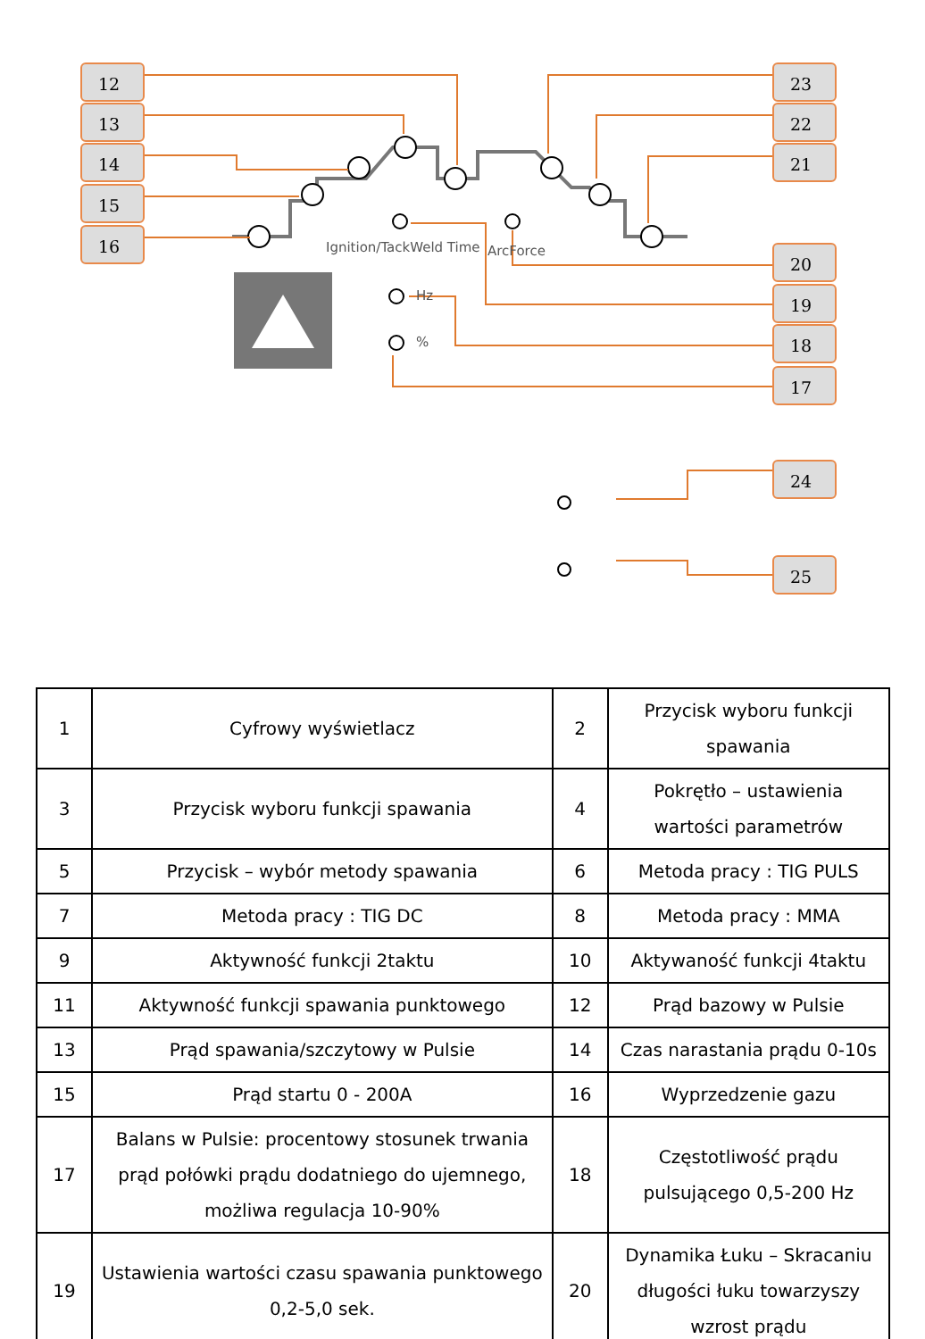12
13
14
15
16
23
22
21
20
19
18
17
24
25
Ignition/TackWeld Time ArcForce
Hz
%
| 1 | Cyfrowy wyświetlacz | 2 | Przycisk wyboru funkcji spawania |
| 3 | Przycisk wyboru funkcji spawania | 4 | Pokrętło – ustawienia wartości parametrów |
| 5 | Przycisk – wybór metody spawania | 6 | Metoda pracy : TIG PULS |
| 7 | Metoda pracy : TIG DC | 8 | Metoda pracy : MMA |
| 9 | Aktywność funkcji 2taktu | 10 | Aktywaność funkcji 4taktu |
| 11 | Aktywność funkcji spawania punktowego | 12 | Prąd bazowy w Pulsie |
| 13 | Prąd spawania/szczytowy w Pulsie | 14 | Czas narastania prądu 0-10s |
| 15 | Prąd startu 0 - 200A | 16 | Wyprzedzenie gazu |
| 17 | Balans w Pulsie: procentowy stosunek trwania prąd połówki prądu dodatniego do ujemnego, możliwa regulacja 10-90% | 18 | Częstotliwość prądu pulsującego 0,5-200 Hz |
| 19 | Ustawienia wartości czasu spawania punktowego 0,2-5,0 sek. | 20 | Dynamika Łuku – Skracaniu długości łuku towarzyszy wzrost prądu |